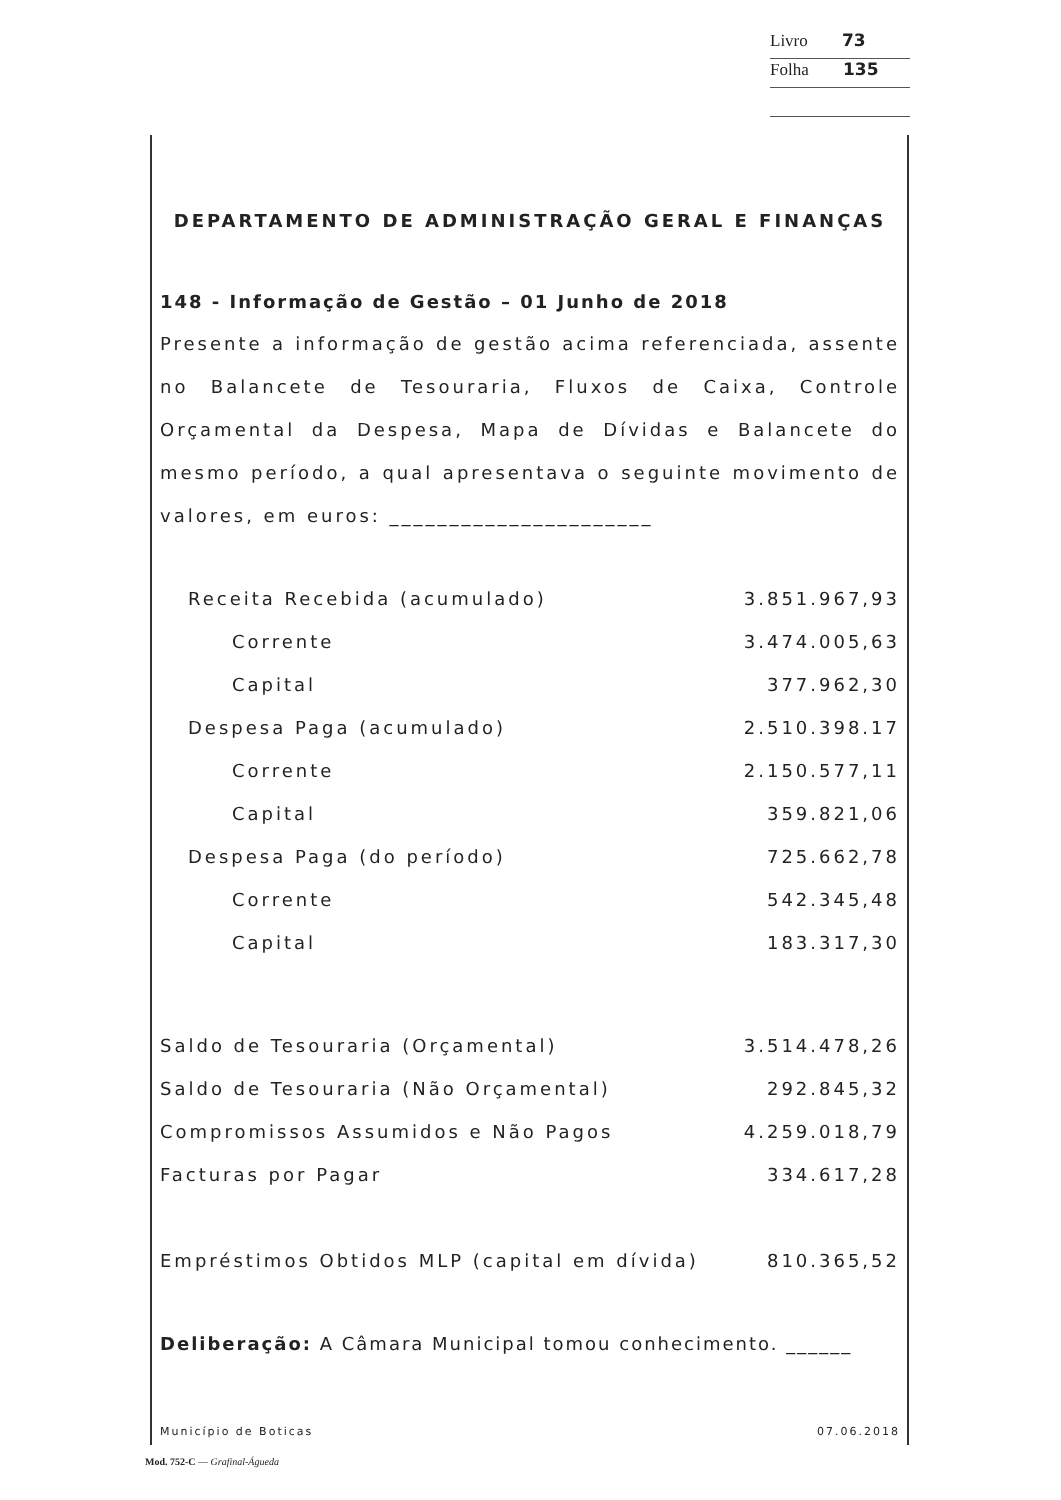Livro 73
Folha 135
DEPARTAMENTO DE ADMINISTRAÇÃO GERAL E FINANÇAS
148 - Informação de Gestão – 01 Junho de 2018
Presente a informação de gestão acima referenciada, assente no Balancete de Tesouraria, Fluxos de Caixa, Controle Orçamental da Despesa, Mapa de Dívidas e Balancete do mesmo período, a qual apresentava o seguinte movimento de valores, em euros: ______________________
| Receita Recebida (acumulado) | 3.851.967,93 |
| Corrente | 3.474.005,63 |
| Capital | 377.962,30 |
| Despesa Paga (acumulado) | 2.510.398.17 |
| Corrente | 2.150.577,11 |
| Capital | 359.821,06 |
| Despesa Paga (do período) | 725.662,78 |
| Corrente | 542.345,48 |
| Capital | 183.317,30 |
| Saldo de Tesouraria (Orçamental) | 3.514.478,26 |
| Saldo de Tesouraria (Não Orçamental) | 292.845,32 |
| Compromissos Assumidos e Não Pagos | 4.259.018,79 |
| Facturas por Pagar | 334.617,28 |
| Empréstimos Obtidos MLP (capital em dívida) | 810.365,52 |
Deliberação: A Câmara Municipal tomou conhecimento. ______
Município de Boticas 07.06.2018
Mod. 752-C — Grafinal-Águeda